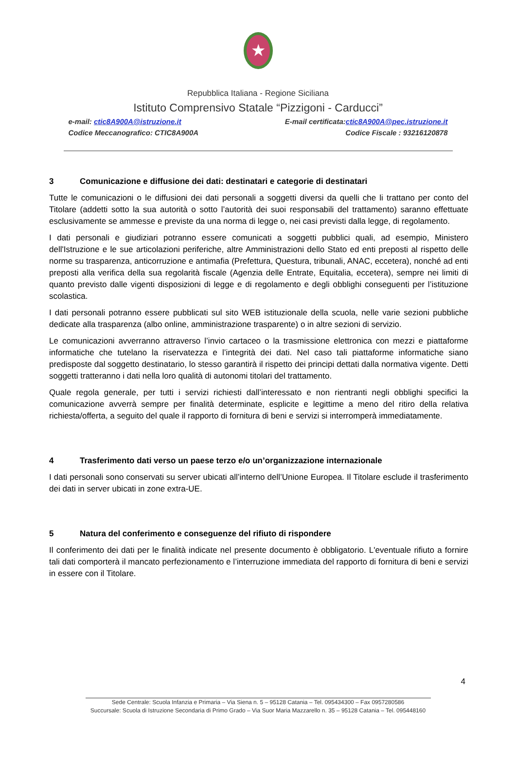★
Repubblica Italiana - Regione Siciliana
Istituto Comprensivo Statale “Pizzigoni - Carducci”
e-mail: ctic8A900A@istruzione.it E-mail certificata:ctic8A900A@pec.istruzione.it
Codice Meccanografico: CTIC8A900A Codice Fiscale : 93216120878
3 Comunicazione e diffusione dei dati: destinatari e categorie di destinatari
Tutte le comunicazioni o le diffusioni dei dati personali a soggetti diversi da quelli che li trattano per conto del Titolare (addetti sotto la sua autorità o sotto l’autorità dei suoi responsabili del trattamento) saranno effettuate esclusivamente se ammesse e previste da una norma di legge o, nei casi previsti dalla legge, di regolamento.
I dati personali e giudiziari potranno essere comunicati a soggetti pubblici quali, ad esempio, Ministero dell'Istruzione e le sue articolazioni periferiche, altre Amministrazioni dello Stato ed enti preposti al rispetto delle norme su trasparenza, anticorruzione e antimafia (Prefettura, Questura, tribunali, ANAC, eccetera), nonché ad enti preposti alla verifica della sua regolarità fiscale (Agenzia delle Entrate, Equitalia, eccetera), sempre nei limiti di quanto previsto dalle vigenti disposizioni di legge e di regolamento e degli obblighi conseguenti per l’istituzione scolastica.
I dati personali potranno essere pubblicati sul sito WEB istituzionale della scuola, nelle varie sezioni pubbliche dedicate alla trasparenza (albo online, amministrazione trasparente) o in altre sezioni di servizio.
Le comunicazioni avverranno attraverso l’invio cartaceo o la trasmissione elettronica con mezzi e piattaforme informatiche che tutelano la riservatezza e l’integrità dei dati. Nel caso tali piattaforme informatiche siano predisposte dal soggetto destinatario, lo stesso garantirà il rispetto dei principi dettati dalla normativa vigente. Detti soggetti tratteranno i dati nella loro qualità di autonomi titolari del trattamento.
Quale regola generale, per tutti i servizi richiesti dall’interessato e non rientranti negli obblighi specifici la comunicazione avverrà sempre per finalità determinate, esplicite e legittime a meno del ritiro della relativa richiesta/offerta, a seguito del quale il rapporto di fornitura di beni e servizi si interromperà immediatamente.
4 Trasferimento dati verso un paese terzo e/o un’organizzazione internazionale
I dati personali sono conservati su server ubicati all’interno dell’Unione Europea. Il Titolare esclude il trasferimento dei dati in server ubicati in zone extra-UE.
5 Natura del conferimento e conseguenze del rifiuto di rispondere
Il conferimento dei dati per le finalità indicate nel presente documento è obbligatorio. L'eventuale rifiuto a fornire tali dati comporterà il mancato perfezionamento e l’interruzione immediata del rapporto di fornitura di beni e servizi in essere con il Titolare.
4
Sede Centrale: Scuola Infanzia e Primaria – Via Siena n. 5 – 95128 Catania – Tel. 095434300 – Fax 0957280586
Succursale: Scuola di Istruzione Secondaria di Primo Grado – Via Suor Maria Mazzarello n. 35 – 95128 Catania – Tel. 095448160